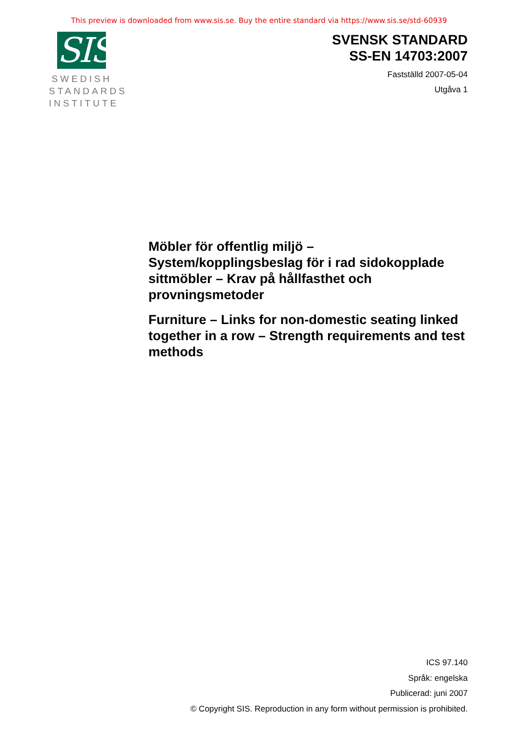This preview is downloaded from www.sis.se. Buy the entire standard via https://www.sis.se/std-60939
SIS
SWEDISH
STANDARDS
INSTITUTE
SVENSK STANDARD
SS-EN 14703:2007
Fastställd 2007-05-04
Utgåva 1
Möbler för offentlig miljö – System/kopplingsbeslag för i rad sidokopplade sittmöbler – Krav på hållfasthet och provningsmetoder
Furniture – Links for non-domestic seating linked together in a row – Strength requirements and test methods
ICS 97.140
Språk: engelska
Publicerad: juni 2007
© Copyright SIS. Reproduction in any form without permission is prohibited.